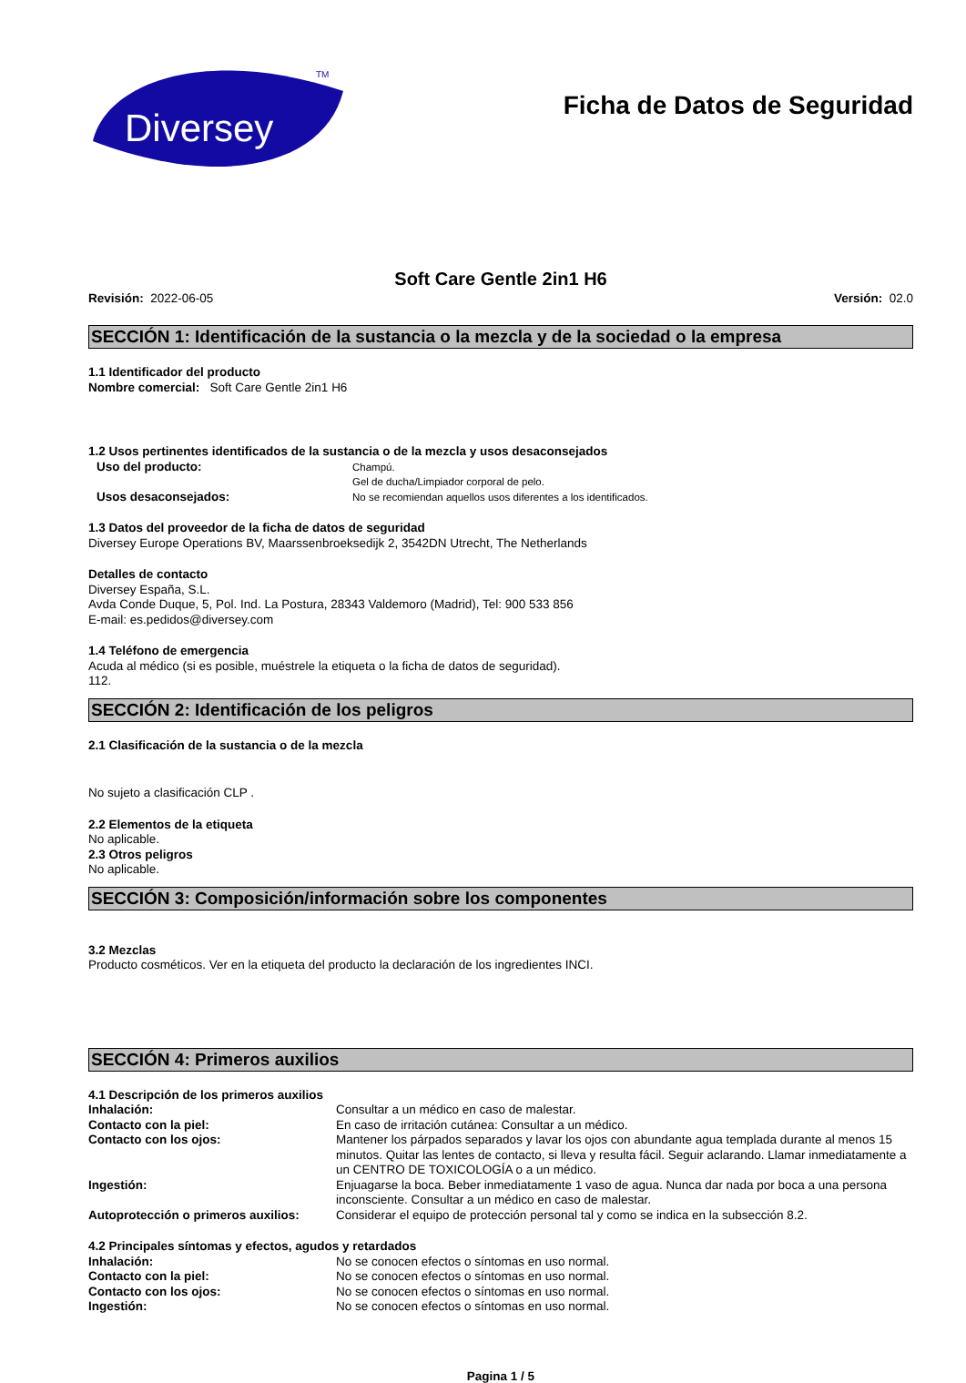Diversey
TM
Ficha de Datos de Seguridad
Soft Care Gentle 2in1 H6
Revisión: 2022-06-05 Versión: 02.0
SECCIÓN 1: Identificación de la sustancia o la mezcla y de la sociedad o la empresa
1.1 Identificador del producto
Nombre comercial: Soft Care Gentle 2in1 H6
1.2 Usos pertinentes identificados de la sustancia o de la mezcla y usos desaconsejados
Uso del producto:
Champú.
Gel de ducha/Limpiador corporal de pelo.
Usos desaconsejados:
No se recomiendan aquellos usos diferentes a los identificados.
1.3 Datos del proveedor de la ficha de datos de seguridad
Diversey Europe Operations BV, Maarssenbroeksedijk 2, 3542DN Utrecht, The Netherlands
Detalles de contacto
Diversey España, S.L.
Avda Conde Duque, 5, Pol. Ind. La Postura, 28343 Valdemoro (Madrid), Tel: 900 533 856
E-mail: es.pedidos@diversey.com
1.4 Teléfono de emergencia
Acuda al médico (si es posible, muéstrele la etiqueta o la ficha de datos de seguridad).
112.
SECCIÓN 2: Identificación de los peligros
2.1 Clasificación de la sustancia o de la mezcla
No sujeto a clasificación CLP .
2.2 Elementos de la etiqueta
No aplicable.
2.3 Otros peligros
No aplicable.
SECCIÓN 3: Composición/información sobre los componentes
3.2 Mezclas
Producto cosméticos. Ver en la etiqueta del producto la declaración de los ingredientes INCI.
SECCIÓN 4: Primeros auxilios
4.1 Descripción de los primeros auxilios
Inhalación:
Consultar a un médico en caso de malestar.
Contacto con la piel:
En caso de irritación cutánea: Consultar a un médico.
Contacto con los ojos:
Mantener los párpados separados y lavar los ojos con abundante agua templada durante al menos 15 minutos. Quitar las lentes de contacto, si lleva y resulta fácil. Seguir aclarando. Llamar inmediatamente a un CENTRO DE TOXICOLOGÍA o a un médico.
Ingestión:
Enjuagarse la boca. Beber inmediatamente 1 vaso de agua. Nunca dar nada por boca a una persona inconsciente. Consultar a un médico en caso de malestar.
Autoprotección o primeros auxilios:
Considerar el equipo de protección personal tal y como se indica en la subsección 8.2.
4.2 Principales síntomas y efectos, agudos y retardados
Inhalación:
No se conocen efectos o síntomas en uso normal.
Contacto con la piel:
No se conocen efectos o síntomas en uso normal.
Contacto con los ojos:
No se conocen efectos o síntomas en uso normal.
Ingestión:
No se conocen efectos o síntomas en uso normal.
Pagina 1 / 5